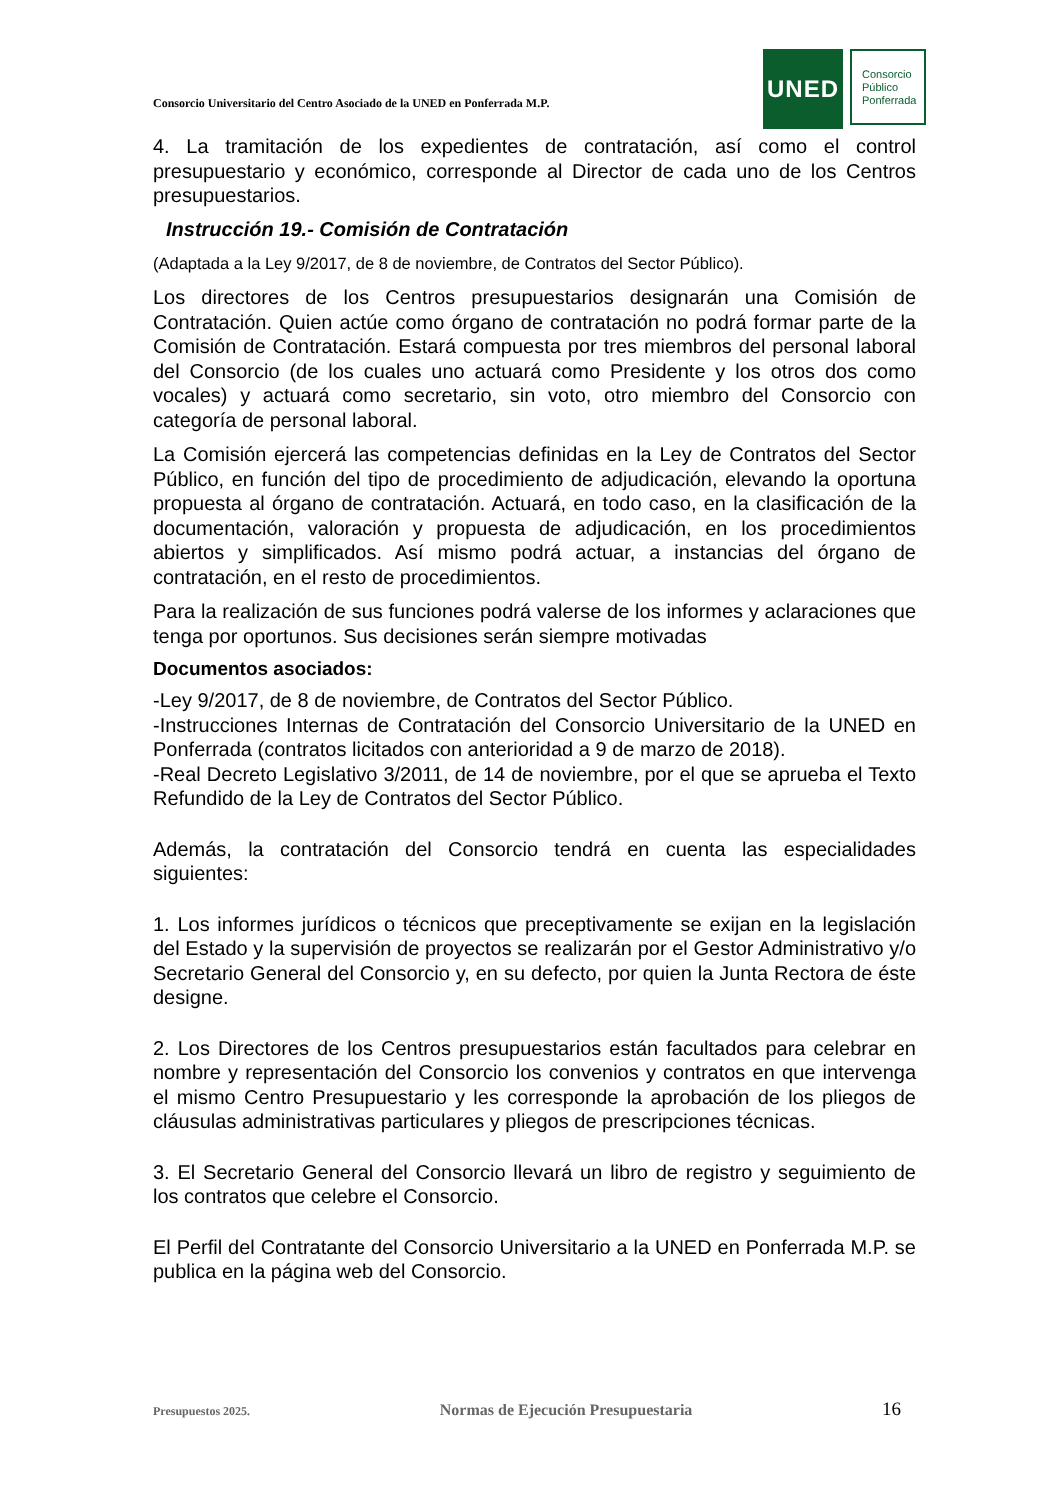Consorcio Universitario del Centro Asociado de la UNED en Ponferrada M.P.
UNED
Consorcio
Público
Ponferrada
4. La tramitación de los expedientes de contratación, así como el control presupuestario y económico, corresponde al Director de cada uno de los Centros presupuestarios.
Instrucción 19.- Comisión de Contratación
(Adaptada a la Ley 9/2017, de 8 de noviembre, de Contratos del Sector Público).
Los directores de los Centros presupuestarios designarán una Comisión de Contratación. Quien actúe como órgano de contratación no podrá formar parte de la Comisión de Contratación. Estará compuesta por tres miembros del personal laboral del Consorcio (de los cuales uno actuará como Presidente y los otros dos como vocales) y actuará como secretario, sin voto, otro miembro del Consorcio con categoría de personal laboral.
La Comisión ejercerá las competencias definidas en la Ley de Contratos del Sector Público, en función del tipo de procedimiento de adjudicación, elevando la oportuna propuesta al órgano de contratación. Actuará, en todo caso, en la clasificación de la documentación, valoración y propuesta de adjudicación, en los procedimientos abiertos y simplificados. Así mismo podrá actuar, a instancias del órgano de contratación, en el resto de procedimientos.
Para la realización de sus funciones podrá valerse de los informes y aclaraciones que tenga por oportunos. Sus decisiones serán siempre motivadas
Documentos asociados:
-Ley 9/2017, de 8 de noviembre, de Contratos del Sector Público.
-Instrucciones Internas de Contratación del Consorcio Universitario de la UNED en Ponferrada (contratos licitados con anterioridad a 9 de marzo de 2018).
-Real Decreto Legislativo 3/2011, de 14 de noviembre, por el que se aprueba el Texto Refundido de la Ley de Contratos del Sector Público.
Además, la contratación del Consorcio tendrá en cuenta las especialidades siguientes:
1. Los informes jurídicos o técnicos que preceptivamente se exijan en la legislación del Estado y la supervisión de proyectos se realizarán por el Gestor Administrativo y/o Secretario General del Consorcio y, en su defecto, por quien la Junta Rectora de éste designe.
2. Los Directores de los Centros presupuestarios están facultados para celebrar en nombre y representación del Consorcio los convenios y contratos en que intervenga el mismo Centro Presupuestario y les corresponde la aprobación de los pliegos de cláusulas administrativas particulares y pliegos de prescripciones técnicas.
3. El Secretario General del Consorcio llevará un libro de registro y seguimiento de los contratos que celebre el Consorcio.
El Perfil del Contratante del Consorcio Universitario a la UNED en Ponferrada M.P. se publica en la página web del Consorcio.
Presupuestos 2025. Normas de Ejecución Presupuestaria 16